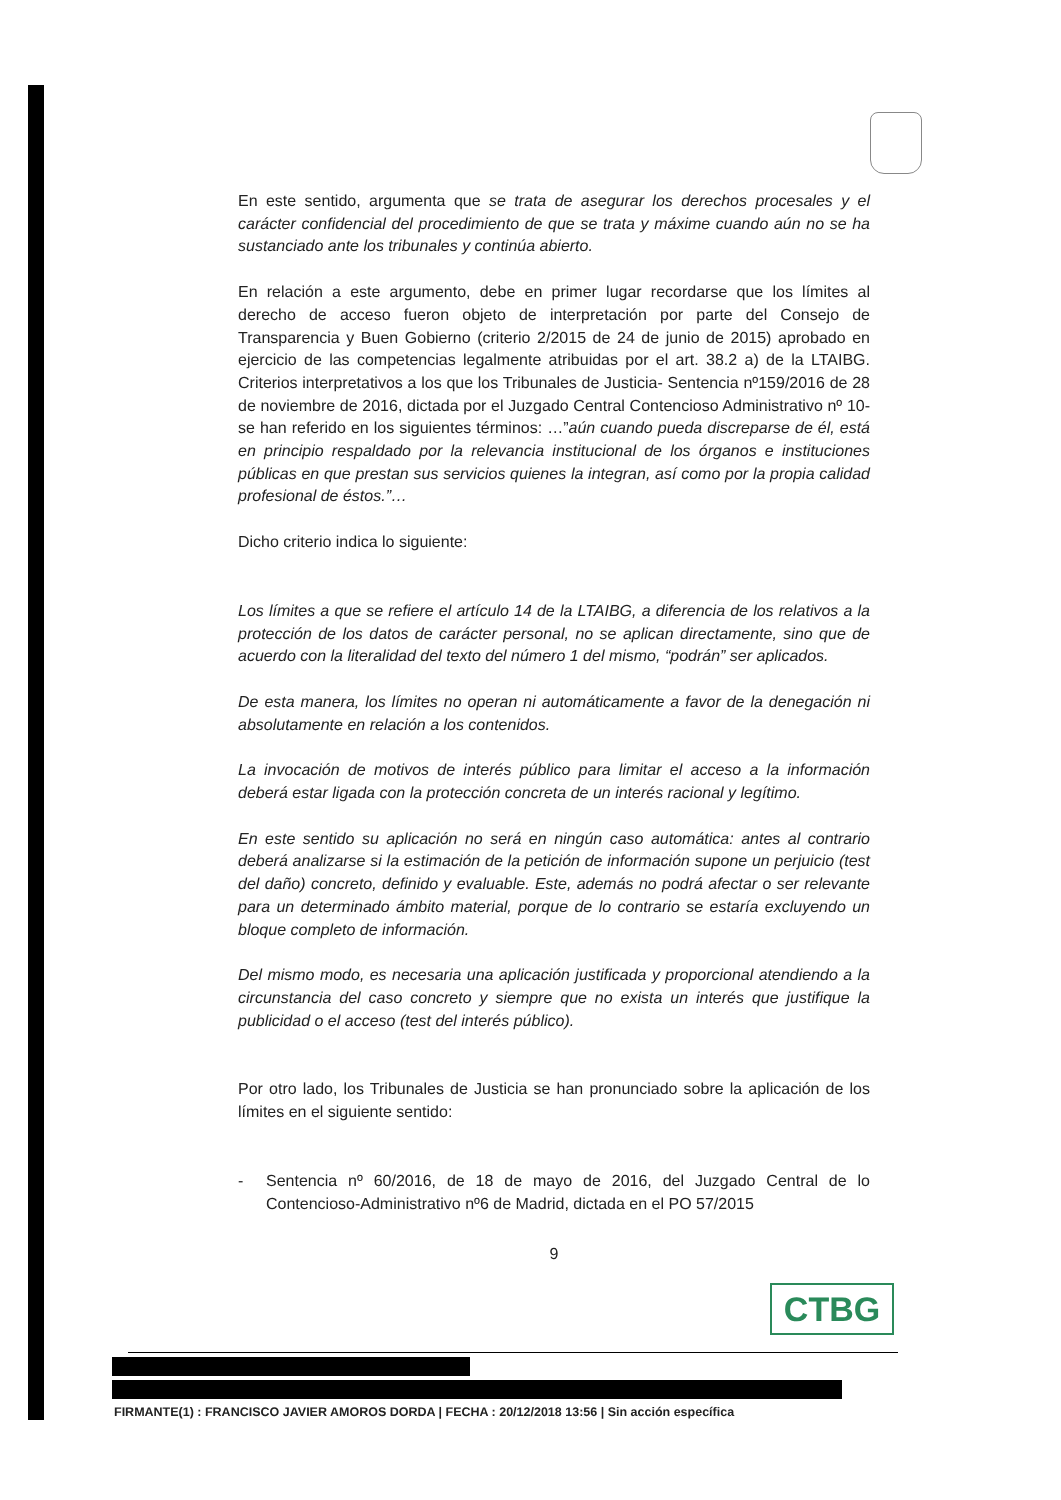En este sentido, argumenta que se trata de asegurar los derechos procesales y el carácter confidencial del procedimiento de que se trata y máxime cuando aún no se ha sustanciado ante los tribunales y continúa abierto.
En relación a este argumento, debe en primer lugar recordarse que los límites al derecho de acceso fueron objeto de interpretación por parte del Consejo de Transparencia y Buen Gobierno (criterio 2/2015 de 24 de junio de 2015) aprobado en ejercicio de las competencias legalmente atribuidas por el art. 38.2 a) de la LTAIBG. Criterios interpretativos a los que los Tribunales de Justicia- Sentencia nº159/2016 de 28 de noviembre de 2016, dictada por el Juzgado Central Contencioso Administrativo nº 10- se han referido en los siguientes términos: …”aún cuando pueda discreparse de él, está en principio respaldado por la relevancia institucional de los órganos e instituciones públicas en que prestan sus servicios quienes la integran, así como por la propia calidad profesional de éstos.”…
Dicho criterio indica lo siguiente:
Los límites a que se refiere el artículo 14 de la LTAIBG, a diferencia de los relativos a la protección de los datos de carácter personal, no se aplican directamente, sino que de acuerdo con la literalidad del texto del número 1 del mismo, “podrán” ser aplicados.
De esta manera, los límites no operan ni automáticamente a favor de la denegación ni absolutamente en relación a los contenidos.
La invocación de motivos de interés público para limitar el acceso a la información deberá estar ligada con la protección concreta de un interés racional y legítimo.
En este sentido su aplicación no será en ningún caso automática: antes al contrario deberá analizarse si la estimación de la petición de información supone un perjuicio (test del daño) concreto, definido y evaluable. Este, además no podrá afectar o ser relevante para un determinado ámbito material, porque de lo contrario se estaría excluyendo un bloque completo de información.
Del mismo modo, es necesaria una aplicación justificada y proporcional atendiendo a la circunstancia del caso concreto y siempre que no exista un interés que justifique la publicidad o el acceso (test del interés público).
Por otro lado, los Tribunales de Justicia se han pronunciado sobre la aplicación de los límites en el siguiente sentido:
- Sentencia nº 60/2016, de 18 de mayo de 2016, del Juzgado Central de lo Contencioso-Administrativo nº6 de Madrid, dictada en el PO 57/2015
9
CTBG
FIRMANTE(1) : FRANCISCO JAVIER AMOROS DORDA | FECHA : 20/12/2018 13:56 | Sin acción específica